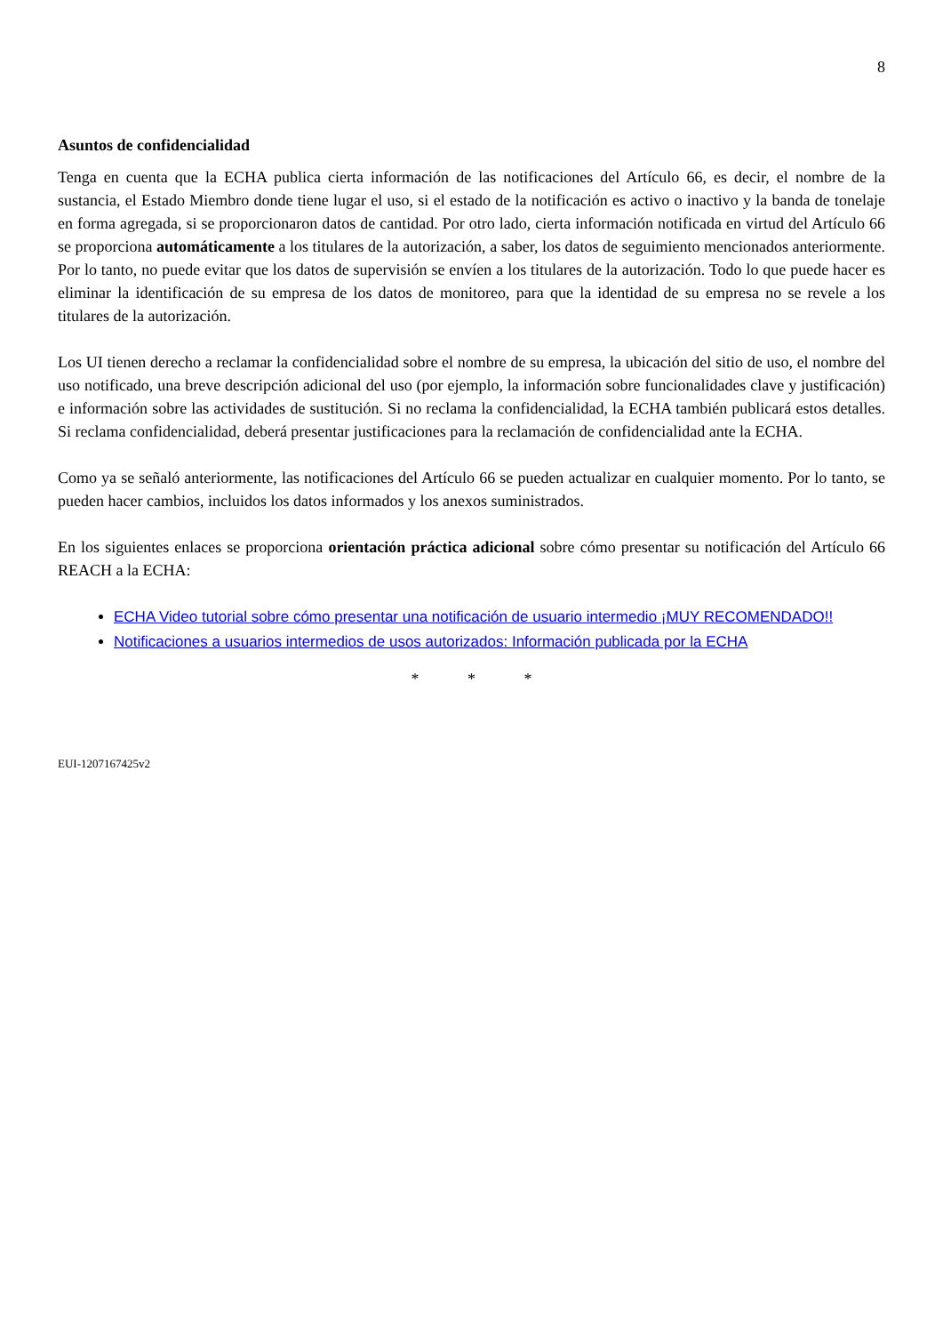8
Asuntos de confidencialidad
Tenga en cuenta que la ECHA publica cierta información de las notificaciones del Artículo 66, es decir, el nombre de la sustancia, el Estado Miembro donde tiene lugar el uso, si el estado de la notificación es activo o inactivo y la banda de tonelaje en forma agregada, si se proporcionaron datos de cantidad. Por otro lado, cierta información notificada en virtud del Artículo 66 se proporciona automáticamente a los titulares de la autorización, a saber, los datos de seguimiento mencionados anteriormente. Por lo tanto, no puede evitar que los datos de supervisión se envíen a los titulares de la autorización. Todo lo que puede hacer es eliminar la identificación de su empresa de los datos de monitoreo, para que la identidad de su empresa no se revele a los titulares de la autorización.
Los UI tienen derecho a reclamar la confidencialidad sobre el nombre de su empresa, la ubicación del sitio de uso, el nombre del uso notificado, una breve descripción adicional del uso (por ejemplo, la información sobre funcionalidades clave y justificación) e información sobre las actividades de sustitución. Si no reclama la confidencialidad, la ECHA también publicará estos detalles. Si reclama confidencialidad, deberá presentar justificaciones para la reclamación de confidencialidad ante la ECHA.
Como ya se señaló anteriormente, las notificaciones del Artículo 66 se pueden actualizar en cualquier momento. Por lo tanto, se pueden hacer cambios, incluidos los datos informados y los anexos suministrados.
En los siguientes enlaces se proporciona orientación práctica adicional sobre cómo presentar su notificación del Artículo 66 REACH a la ECHA:
ECHA Video tutorial sobre cómo presentar una notificación de usuario intermedio ¡MUY RECOMENDADO!!
Notificaciones a usuarios intermedios de usos autorizados: Información publicada por la ECHA
* * *
EUI-1207167425v2